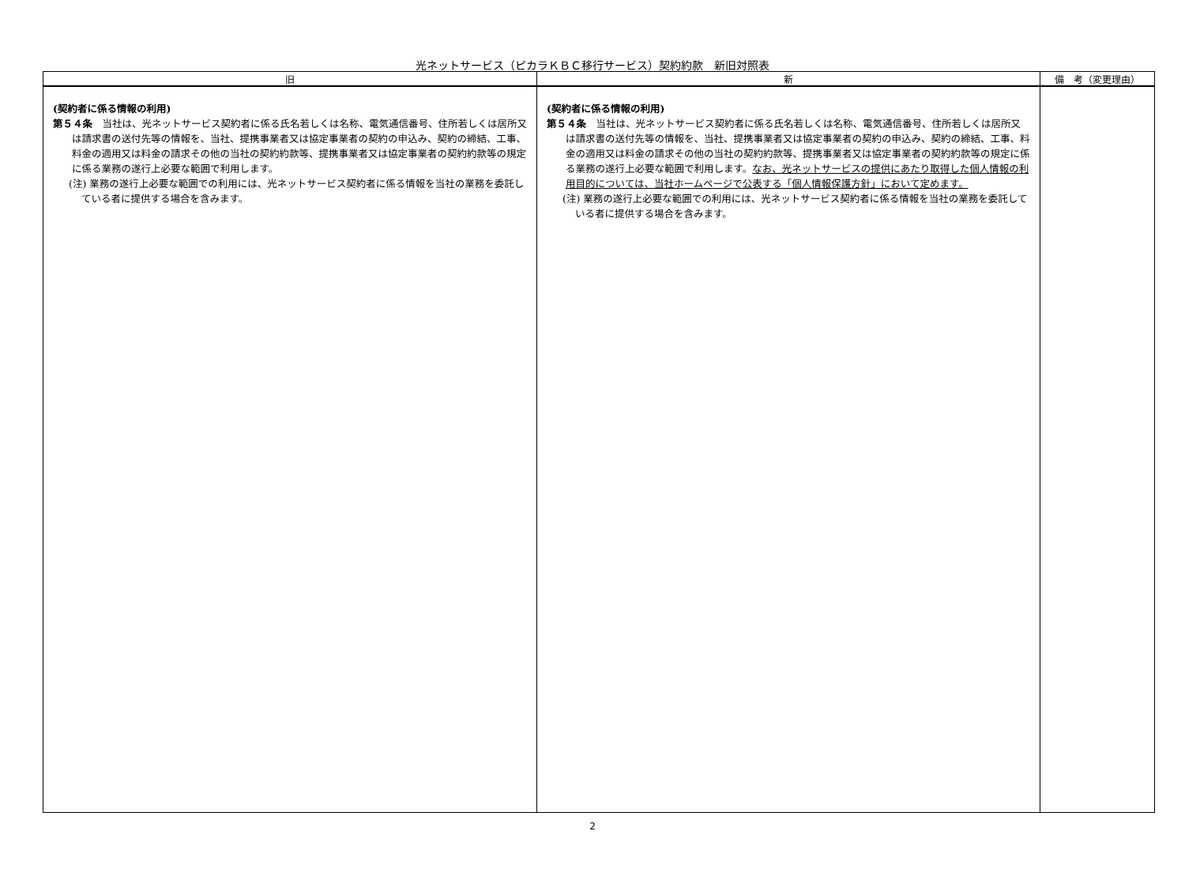光ネットサービス（ピカラＫＢＣ移行サービス）契約約款　新旧対照表
| 旧 | 新 | 備 考（変更理由） |
| --- | --- | --- |
| (契約者に係る情報の利用) 第５４条 当社は、光ネットサービス契約者に係る氏名若しくは名称、電気通信番号、住所若しくは居所又 は請求書の送付先等の情報を、当社、提携事業者又は協定事業者の契約の申込み、契約の締結、工事、料金の適用又は料金の請求その他の当社の契約約款等、提携事業者又は協定事業者の契約約款等の規定に係る業務の遂行上必要な範囲で利用します。 (注) 業務の遂行上必要な範囲での利用には、光ネットサービス契約者に係る情報を当社の業務を委託している者に提供する場合を含みます。 | (契約者に係る情報の利用) 第５４条 当社は、光ネットサービス契約者に係る氏名若しくは名称、電気通信番号、住所若しくは居所又 は請求書の送付先等の情報を、当社、提携事業者又は協定事業者の契約の申込み、契約の締結、工事、料金の適用又は料金の請求その他の当社の契約約款等、提携事業者又は協定事業者の契約約款等の規定に係る業務の遂行上必要な範囲で利用します。 なお、光ネットサービスの提供にあたり取得した個人情報の利用目的については、当社ホームページで公表する「個人情報保護方針」において定めます。 (注) 業務の遂行上必要な範囲での利用には、光ネットサービス契約者に係る情報を当社の業務を委託している者に提供する場合を含みます。 | |
2